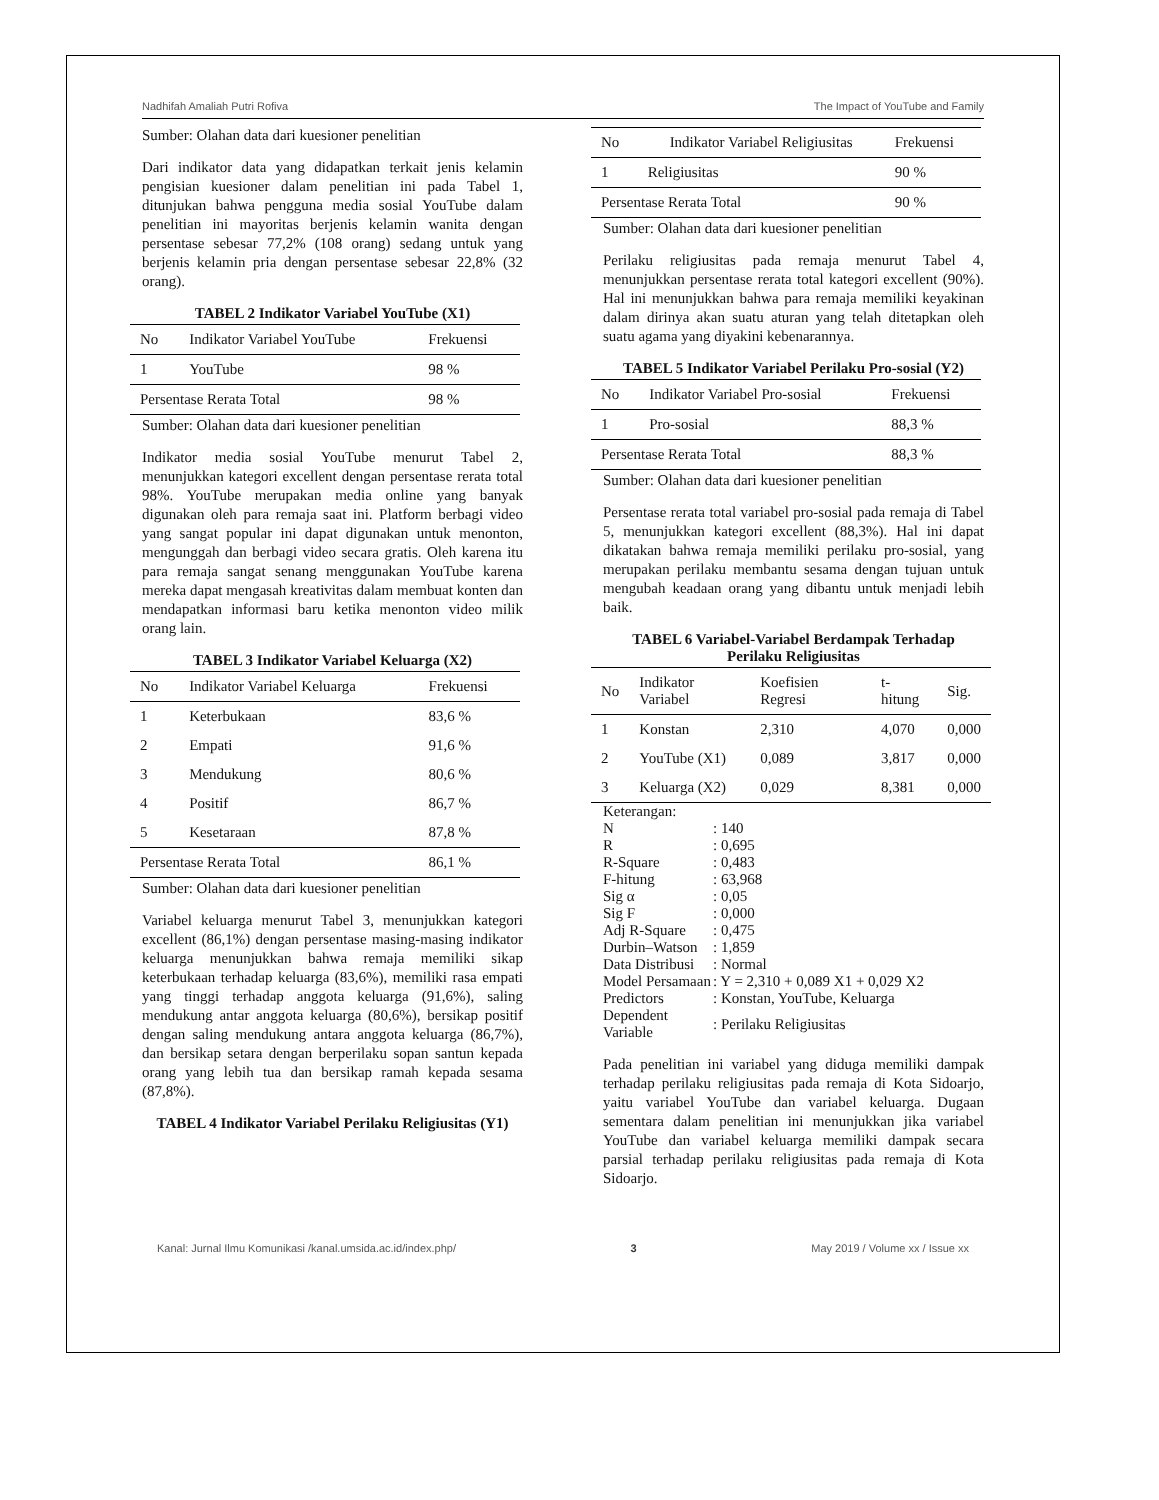Nadhifah Amaliah Putri Rofiva The Impact of YouTube and Family
Sumber: Olahan data dari kuesioner penelitian
Dari indikator data yang didapatkan terkait jenis kelamin pengisian kuesioner dalam penelitian ini pada Tabel 1, ditunjukan bahwa pengguna media sosial YouTube dalam penelitian ini mayoritas berjenis kelamin wanita dengan persentase sebesar 77,2% (108 orang) sedang untuk yang berjenis kelamin pria dengan persentase sebesar 22,8% (32 orang).
TABEL 2 Indikator Variabel YouTube (X1)
| No | Indikator Variabel YouTube | Frekuensi |
| --- | --- | --- |
| 1 | YouTube | 98 % |
| Persentase Rerata Total | | 98 % |
Sumber: Olahan data dari kuesioner penelitian
Indikator media sosial YouTube menurut Tabel 2, menunjukkan kategori excellent dengan persentase rerata total 98%. YouTube merupakan media online yang banyak digunakan oleh para remaja saat ini. Platform berbagi video yang sangat popular ini dapat digunakan untuk menonton, mengunggah dan berbagi video secara gratis. Oleh karena itu para remaja sangat senang menggunakan YouTube karena mereka dapat mengasah kreativitas dalam membuat konten dan mendapatkan informasi baru ketika menonton video milik orang lain.
TABEL 3 Indikator Variabel Keluarga (X2)
| No | Indikator Variabel Keluarga | Frekuensi |
| --- | --- | --- |
| 1 | Keterbukaan | 83,6 % |
| 2 | Empati | 91,6 % |
| 3 | Mendukung | 80,6 % |
| 4 | Positif | 86,7 % |
| 5 | Kesetaraan | 87,8 % |
| Persentase Rerata Total | | 86,1 % |
Sumber: Olahan data dari kuesioner penelitian
Variabel keluarga menurut Tabel 3, menunjukkan kategori excellent (86,1%) dengan persentase masing-masing indikator keluarga menunjukkan bahwa remaja memiliki sikap keterbukaan terhadap keluarga (83,6%), memiliki rasa empati yang tinggi terhadap anggota keluarga (91,6%), saling mendukung antar anggota keluarga (80,6%), bersikap positif dengan saling mendukung antara anggota keluarga (86,7%), dan bersikap setara dengan berperilaku sopan santun kepada orang yang lebih tua dan bersikap ramah kepada sesama (87,8%).
TABEL 4 Indikator Variabel Perilaku Religiusitas (Y1)
| No | Indikator Variabel Religiusitas | Frekuensi |
| --- | --- | --- |
| 1 | Religiusitas | 90 % |
| Persentase Rerata Total | | 90 % |
Sumber: Olahan data dari kuesioner penelitian
Perilaku religiusitas pada remaja menurut Tabel 4, menunjukkan persentase rerata total kategori excellent (90%). Hal ini menunjukkan bahwa para remaja memiliki keyakinan dalam dirinya akan suatu aturan yang telah ditetapkan oleh suatu agama yang diyakini kebenarannya.
TABEL 5 Indikator Variabel Perilaku Pro-sosial (Y2)
| No | Indikator Variabel Pro-sosial | Frekuensi |
| --- | --- | --- |
| 1 | Pro-sosial | 88,3 % |
| Persentase Rerata Total | | 88,3 % |
Sumber: Olahan data dari kuesioner penelitian
Persentase rerata total variabel pro-sosial pada remaja di Tabel 5, menunjukkan kategori excellent (88,3%). Hal ini dapat dikatakan bahwa remaja memiliki perilaku pro-sosial, yang merupakan perilaku membantu sesama dengan tujuan untuk mengubah keadaan orang yang dibantu untuk menjadi lebih baik.
TABEL 6 Variabel-Variabel Berdampak Terhadap Perilaku Religiusitas
| No | Indikator Variabel | Koefisien Regresi | t-hitung | Sig. |
| --- | --- | --- | --- | --- |
| 1 | Konstan | 2,310 | 4,070 | 0,000 |
| 2 | YouTube (X1) | 0,089 | 3,817 | 0,000 |
| 3 | Keluarga (X2) | 0,029 | 8,381 | 0,000 |
Keterangan:
| N | : 140 |
| R | : 0,695 |
| R-Square | : 0,483 |
| F-hitung | : 63,968 |
| Sig α | : 0,05 |
| Sig F | : 0,000 |
| Adj R-Square | : 0,475 |
| Durbin–Watson | : 1,859 |
| Data Distribusi | : Normal |
| Model Persamaan | : Y = 2,310 + 0,089 X1 + 0,029 X2 |
| Predictors | : Konstan, YouTube, Keluarga |
| Dependent Variable | : Perilaku Religiusitas |
Pada penelitian ini variabel yang diduga memiliki dampak terhadap perilaku religiusitas pada remaja di Kota Sidoarjo, yaitu variabel YouTube dan variabel keluarga. Dugaan sementara dalam penelitian ini menunjukkan jika variabel YouTube dan variabel keluarga memiliki dampak secara parsial terhadap perilaku religiusitas pada remaja di Kota Sidoarjo.
Kanal: Jurnal Ilmu Komunikasi /kanal.umsida.ac.id/index.php/ 3 May 2019 / Volume xx / Issue xx